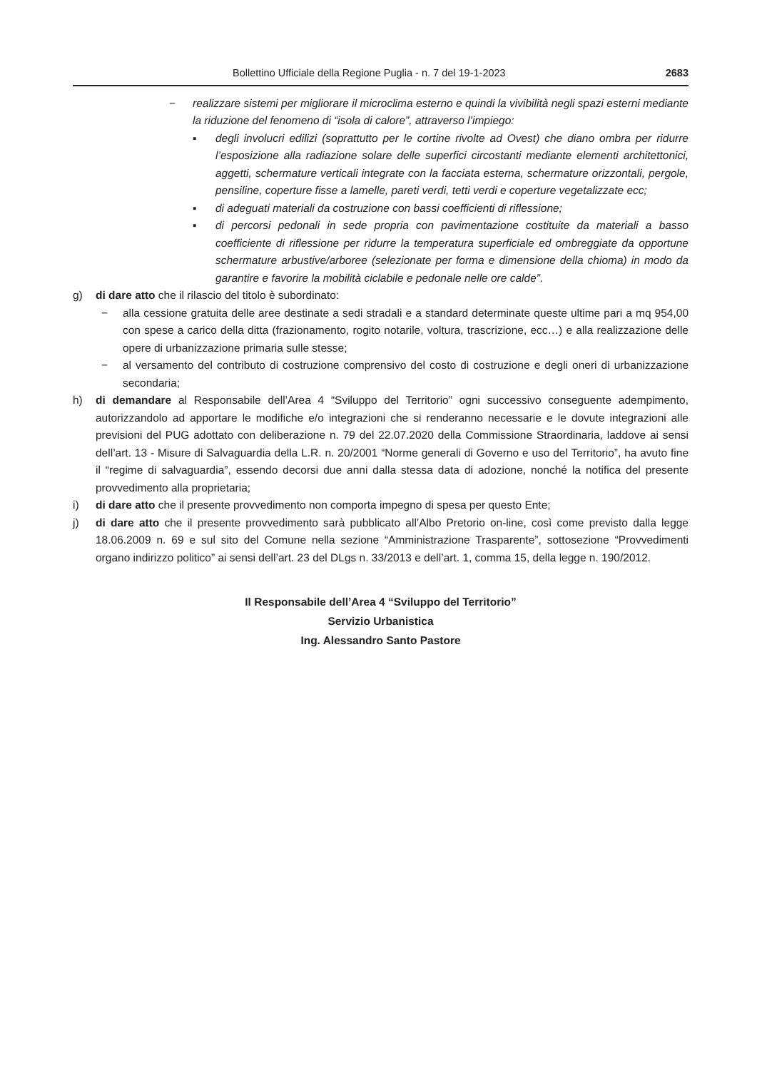Bollettino Ufficiale della Regione Puglia - n. 7 del 19-1-2023 2683
− realizzare sistemi per migliorare il microclima esterno e quindi la vivibilità negli spazi esterni mediante la riduzione del fenomeno di “isola di calore”, attraverso l’impiego:
▪ degli involucri edilizi (soprattutto per le cortine rivolte ad Ovest) che diano ombra per ridurre l’esposizione alla radiazione solare delle superfici circostanti mediante elementi architettonici, aggetti, schermature verticali integrate con la facciata esterna, schermature orizzontali, pergole, pensiline, coperture fisse a lamelle, pareti verdi, tetti verdi e coperture vegetalizzate ecc;
▪ di adeguati materiali da costruzione con bassi coefficienti di riflessione;
▪ di percorsi pedonali in sede propria con pavimentazione costituite da materiali a basso coefficiente di riflessione per ridurre la temperatura superficiale ed ombreggiate da opportune schermature arbustive/arboree (selezionate per forma e dimensione della chioma) in modo da garantire e favorire la mobilità ciclabile e pedonale nelle ore calde”.
g) di dare atto che il rilascio del titolo è subordinato:
− alla cessione gratuita delle aree destinate a sedi stradali e a standard determinate queste ultime pari a mq 954,00 con spese a carico della ditta (frazionamento, rogito notarile, voltura, trascrizione, ecc…) e alla realizzazione delle opere di urbanizzazione primaria sulle stesse;
− al versamento del contributo di costruzione comprensivo del costo di costruzione e degli oneri di urbanizzazione secondaria;
h) di demandare al Responsabile dell’Area 4 “Sviluppo del Territorio” ogni successivo conseguente adempimento, autorizzandolo ad apportare le modifiche e/o integrazioni che si renderanno necessarie e le dovute integrazioni alle previsioni del PUG adottato con deliberazione n. 79 del 22.07.2020 della Commissione Straordinaria, laddove ai sensi dell’art. 13 - Misure di Salvaguardia della L.R. n. 20/2001 “Norme generali di Governo e uso del Territorio”, ha avuto fine il “regime di salvaguardia”, essendo decorsi due anni dalla stessa data di adozione, nonché la notifica del presente provvedimento alla proprietaria;
i) di dare atto che il presente provvedimento non comporta impegno di spesa per questo Ente;
j) di dare atto che il presente provvedimento sarà pubblicato all’Albo Pretorio on-line, così come previsto dalla legge 18.06.2009 n. 69 e sul sito del Comune nella sezione “Amministrazione Trasparente”, sottosezione “Provvedimenti organo indirizzo politico” ai sensi dell’art. 23 del DLgs n. 33/2013 e dell’art. 1, comma 15, della legge n. 190/2012.
Il Responsabile dell’Area 4 “Sviluppo del Territorio”
Servizio Urbanistica
Ing. Alessandro Santo Pastore